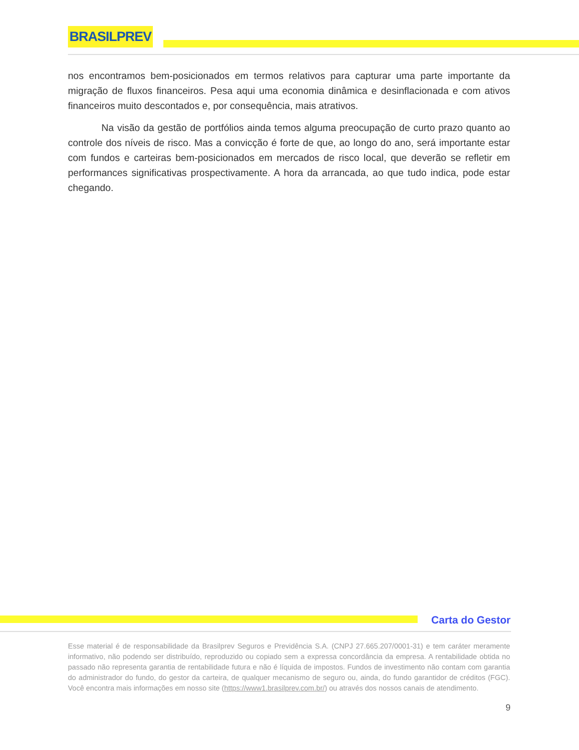BRASILPREV
nos encontramos bem-posicionados em termos relativos para capturar uma parte importante da migração de fluxos financeiros. Pesa aqui uma economia dinâmica e desinflacionada e com ativos financeiros muito descontados e, por consequência, mais atrativos.
Na visão da gestão de portfólios ainda temos alguma preocupação de curto prazo quanto ao controle dos níveis de risco. Mas a convicção é forte de que, ao longo do ano, será importante estar com fundos e carteiras bem-posicionados em mercados de risco local, que deverão se refletir em performances significativas prospectivamente. A hora da arrancada, ao que tudo indica, pode estar chegando.
Carta do Gestor
Esse material é de responsabilidade da Brasilprev Seguros e Previdência S.A. (CNPJ 27.665.207/0001-31) e tem caráter meramente informativo, não podendo ser distribuído, reproduzido ou copiado sem a expressa concordância da empresa. A rentabilidade obtida no passado não representa garantia de rentabilidade futura e não é líquida de impostos. Fundos de investimento não contam com garantia do administrador do fundo, do gestor da carteira, de qualquer mecanismo de seguro ou, ainda, do fundo garantidor de créditos (FGC). Você encontra mais informações em nosso site (https://www1.brasilprev.com.br/) ou através dos nossos canais de atendimento.
9